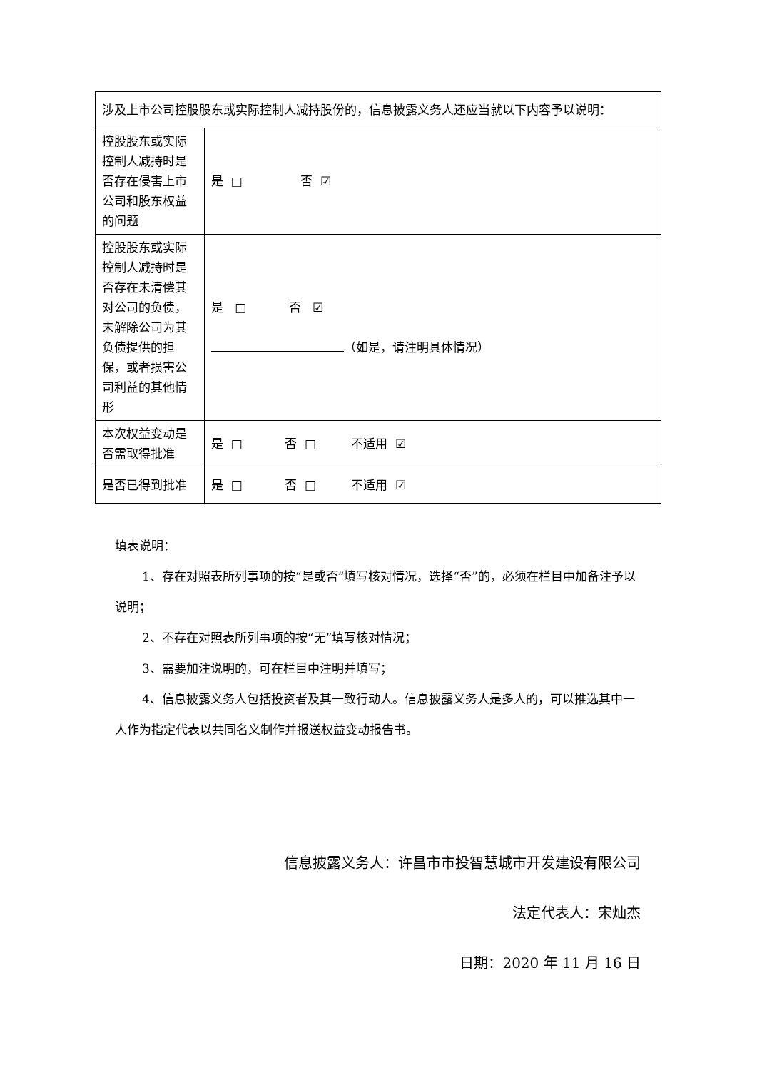| 涉及上市公司控股股东或实际控制人减持股份的，信息披露义务人还应当就以下内容予以说明： | |
| 控股股东或实际控制人减持时是否存在侵害上市公司和股东权益的问题 | 是 □ 否 ☑ |
| 控股股东或实际控制人减持时是否存在未清偿其对公司的负债，未解除公司为其负债提供的担保，或者损害公司利益的其他情形 | 是 □ 否 ☑ （如是，请注明具体情况） |
| 本次权益变动是否需取得批准 | 是 □ 否 □ 不适用 ☑ |
| 是否已得到批准 | 是 □ 否 □ 不适用 ☑ |
填表说明：
1、存在对照表所列事项的按“是或否”填写核对情况，选择“否”的，必须在栏目中加备注予以说明；
2、不存在对照表所列事项的按“无”填写核对情况；
3、需要加注说明的，可在栏目中注明并填写；
4、信息披露义务人包括投资者及其一致行动人。信息披露义务人是多人的，可以推选其中一人作为指定代表以共同名义制作并报送权益变动报告书。
信息披露义务人：许昌市市投智慧城市开发建设有限公司
法定代表人：宋灿杰
日期：2020 年 11 月 16 日